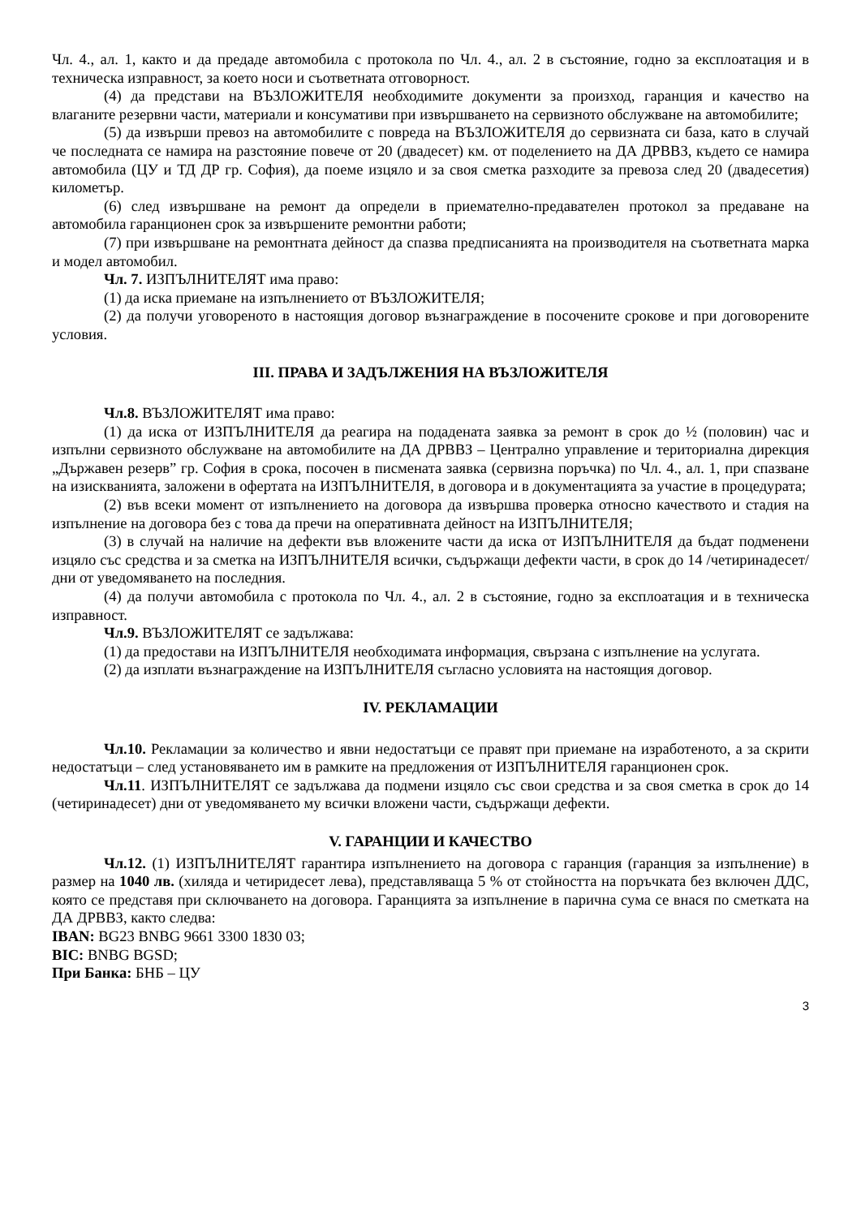Чл. 4., ал. 1, както и да предаде автомобила с протокола по Чл. 4., ал. 2 в състояние, годно за експлоатация и в техническа изправност, за което носи и съответната отговорност.
(4) да представи на ВЪЗЛОЖИТЕЛЯ необходимите документи за произход, гаранция и качество на влаганите резервни части, материали и консумативи при извършването на сервизното обслужване на автомобилите;
(5) да извърши превоз на автомобилите с повреда на ВЪЗЛОЖИТЕЛЯ до сервизната си база, като в случай че последната се намира на разстояние повече от 20 (двадесет) км. от поделението на ДА ДРВВЗ, където се намира автомобила (ЦУ и ТД ДР гр. София), да поеме изцяло и за своя сметка разходите за превоза след 20 (двадесетия) километър.
(6) след извършване на ремонт да определи в приемателно-предавателен протокол за предаване на автомобила гаранционен срок за извършените ремонтни работи;
(7) при извършване на ремонтната дейност да спазва предписанията на производителя на съответната марка и модел автомобил.
Чл. 7. ИЗПЪЛНИТЕЛЯТ има право:
(1) да иска приемане на изпълнението от ВЪЗЛОЖИТЕЛЯ;
(2) да получи уговореното в настоящия договор възнаграждение в посочените срокове и при договорените условия.
III. ПРАВА И ЗАДЪЛЖЕНИЯ НА ВЪЗЛОЖИТЕЛЯ
Чл.8. ВЪЗЛОЖИТЕЛЯТ има право:
(1) да иска от ИЗПЪЛНИТЕЛЯ да реагира на подадената заявка за ремонт в срок до ½ (половин) час и изпълни сервизното обслужване на автомобилите на ДА ДРВВЗ – Централно управление и териториална дирекция „Държавен резерв” гр. София в срока, посочен в писмената заявка (сервизна поръчка) по Чл. 4., ал. 1, при спазване на изискванията, заложени в офертата на ИЗПЪЛНИТЕЛЯ, в договора и в документацията за участие в процедурата;
(2) във всеки момент от изпълнението на договора да извършва проверка относно качеството и стадия на изпълнение на договора без с това да пречи на оперативната дейност на ИЗПЪЛНИТЕЛЯ;
(3) в случай на наличие на дефекти във вложените части да иска от ИЗПЪЛНИТЕЛЯ да бъдат подменени изцяло със средства и за сметка на ИЗПЪЛНИТЕЛЯ всички, съдържащи дефекти части, в срок до 14 /четиринадесет/ дни от уведомяването на последния.
(4) да получи автомобила с протокола по Чл. 4., ал. 2 в състояние, годно за експлоатация и в техническа изправност.
Чл.9. ВЪЗЛОЖИТЕЛЯТ се задължава:
(1) да предостави на ИЗПЪЛНИТЕЛЯ необходимата информация, свързана с изпълнение на услугата.
(2) да изплати възнаграждение на ИЗПЪЛНИТЕЛЯ съгласно условията на настоящия договор.
IV. РЕКЛАМАЦИИ
Чл.10. Рекламации за количество и явни недостатъци се правят при приемане на изработеното, а за скрити недостатъци – след установяването им в рамките на предложения от ИЗПЪЛНИТЕЛЯ гаранционен срок.
Чл.11. ИЗПЪЛНИТЕЛЯТ се задължава да подмени изцяло със свои средства и за своя сметка в срок до 14 (четиринадесет) дни от уведомяването му всички вложени части, съдържащи дефекти.
V. ГАРАНЦИИ И КАЧЕСТВО
Чл.12. (1) ИЗПЪЛНИТЕЛЯТ гарантира изпълнението на договора с гаранция (гаранция за изпълнение) в размер на 1040 лв. (хиляда и четиридесет лева), представляваща 5 % от стойността на поръчката без включен ДДС, която се представя при сключването на договора. Гаранцията за изпълнение в парична сума се внася по сметката на ДА ДРВВЗ, както следва:
IBAN: BG23 BNBG 9661 3300 1830 03;
BIC: BNBG BGSD;
При Банка: БНБ – ЦУ
3